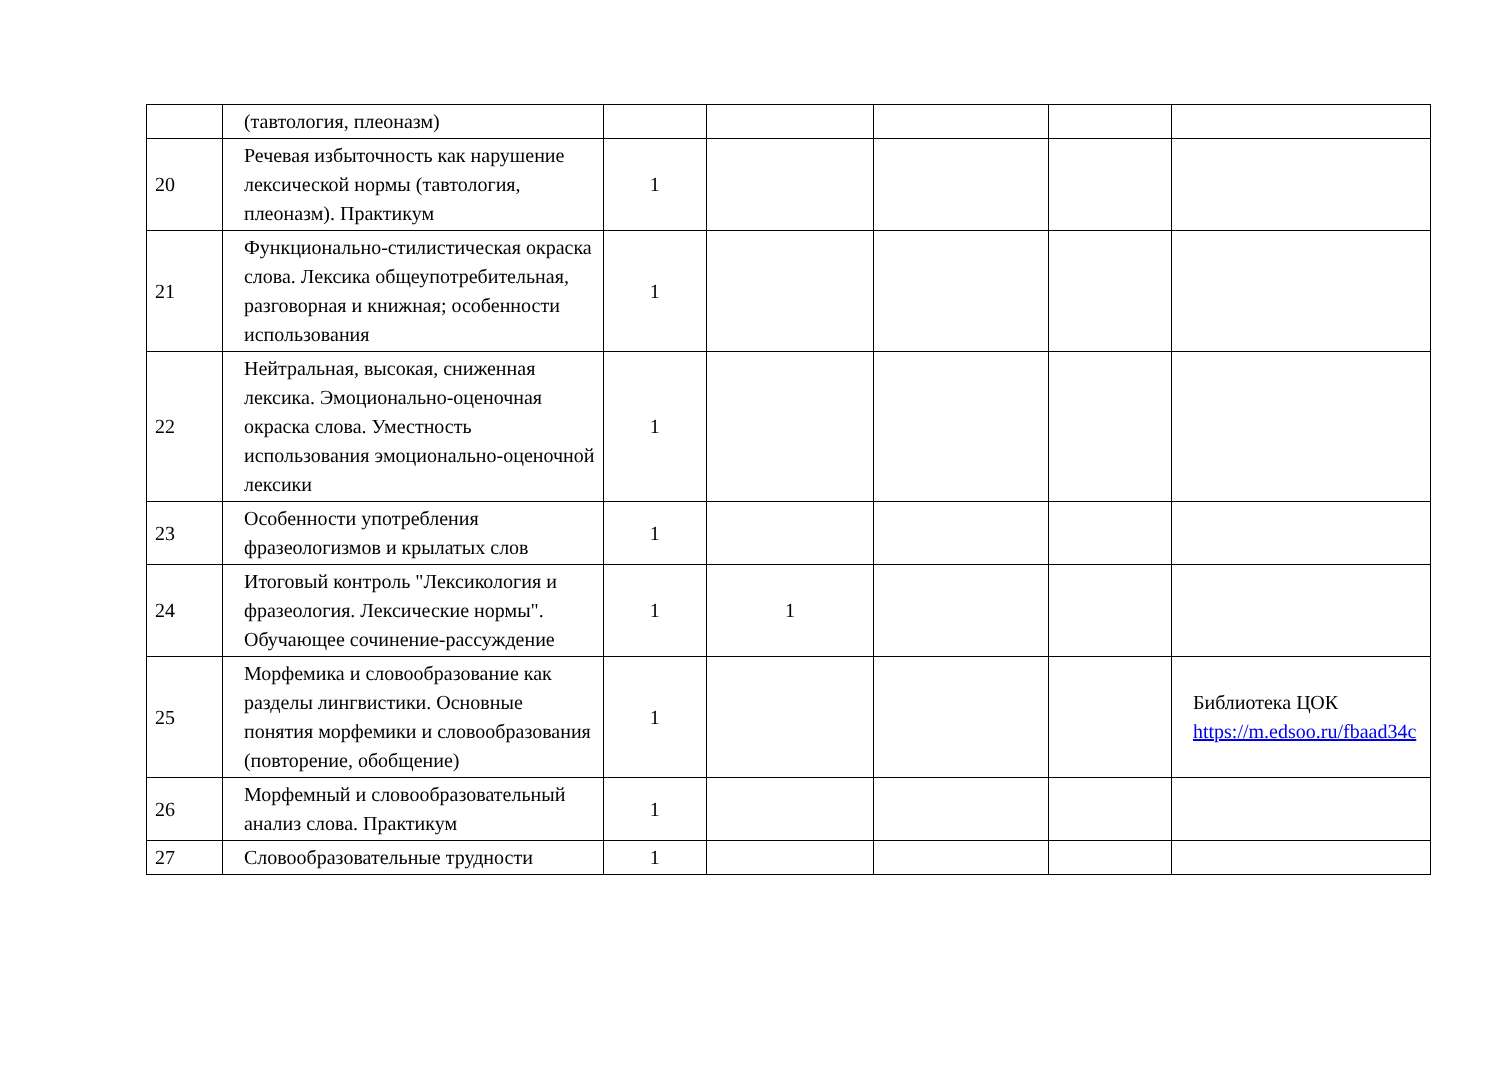| | (тавтология, плеоназм) | | | | | |
| 20 | Речевая избыточность как нарушение лексической нормы (тавтология, плеоназм). Практикум | 1 | | | | |
| 21 | Функционально-стилистическая окраска слова. Лексика общеупотребительная, разговорная и книжная; особенности использования | 1 | | | | |
| 22 | Нейтральная, высокая, сниженная лексика. Эмоционально-оценочная окраска слова. Уместность использования эмоционально-оценочной лексики | 1 | | | | |
| 23 | Особенности употребления фразеологизмов и крылатых слов | 1 | | | | |
| 24 | Итоговый контроль "Лексикология и фразеология. Лексические нормы". Обучающее сочинение-рассуждение | 1 | 1 | | | |
| 25 | Морфемика и словообразование как разделы лингвистики. Основные понятия морфемики и словообразования (повторение, обобщение) | 1 | | | | Библиотека ЦОК https://m.edsoo.ru/fbaad34c |
| 26 | Морфемный и словообразовательный анализ слова. Практикум | 1 | | | | |
| 27 | Словообразовательные трудности | 1 | | | | |